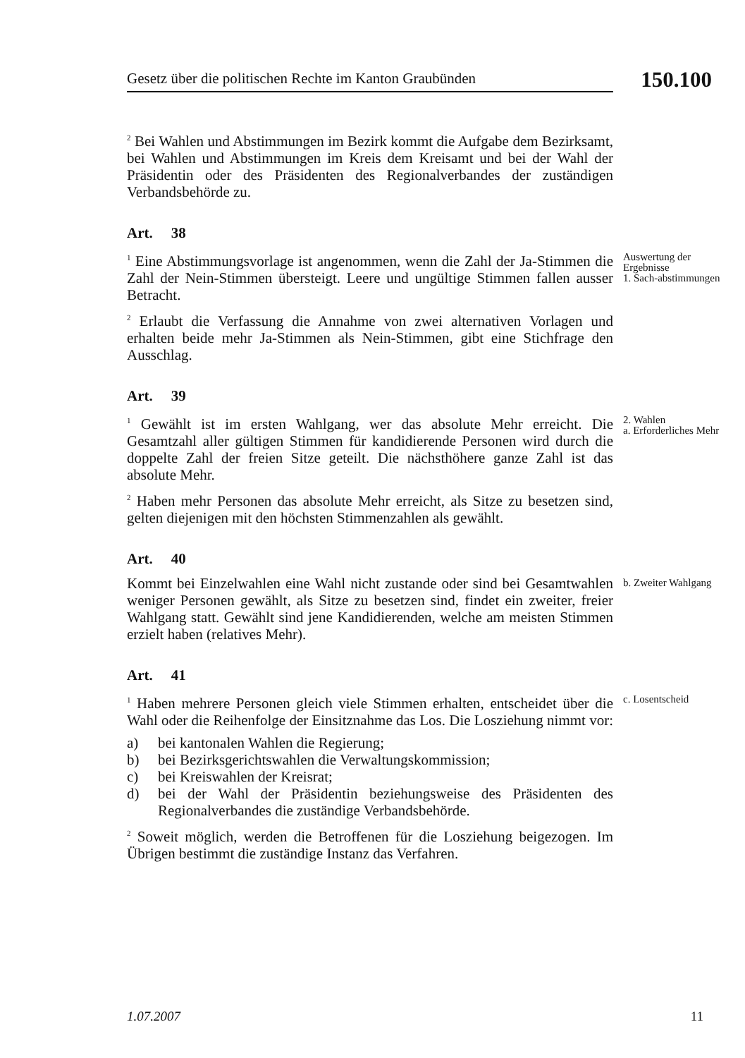Gesetz über die politischen Rechte im Kanton Graubünden
150.100
<sup>2</sup> Bei Wahlen und Abstimmungen im Bezirk kommt die Aufgabe dem Bezirksamt, bei Wahlen und Abstimmungen im Kreis dem Kreisamt und bei der Wahl der Präsidentin oder des Präsidenten des Regionalverbandes der zuständigen Verbandsbehörde zu.
Art. 38
<sup>1</sup> Eine Abstimmungsvorlage ist angenommen, wenn die Zahl der Ja-Stimmen die Zahl der Nein-Stimmen übersteigt. Leere und ungültige Stimmen fallen ausser Betracht.
<sup>2</sup> Erlaubt die Verfassung die Annahme von zwei alternativen Vorlagen und erhalten beide mehr Ja-Stimmen als Nein-Stimmen, gibt eine Stichfrage den Ausschlag.
Auswertung der Ergebnisse
1. Sach-abstimmungen
Art. 39
<sup>1</sup> Gewählt ist im ersten Wahlgang, wer das absolute Mehr erreicht. Die Gesamtzahl aller gültigen Stimmen für kandidierende Personen wird durch die doppelte Zahl der freien Sitze geteilt. Die nächsthöhere ganze Zahl ist das absolute Mehr.
<sup>2</sup> Haben mehr Personen das absolute Mehr erreicht, als Sitze zu besetzen sind, gelten diejenigen mit den höchsten Stimmenzahlen als gewählt.
2. Wahlen
a. Erforderliches Mehr
Art. 40
Kommt bei Einzelwahlen eine Wahl nicht zustande oder sind bei Gesamtwahlen weniger Personen gewählt, als Sitze zu besetzen sind, findet ein zweiter, freier Wahlgang statt. Gewählt sind jene Kandidierenden, welche am meisten Stimmen erzielt haben (relatives Mehr).
b. Zweiter Wahlgang
Art. 41
<sup>1</sup> Haben mehrere Personen gleich viele Stimmen erhalten, entscheidet über die Wahl oder die Reihenfolge der Einsitznahme das Los. Die Losziehung nimmt vor:
a) bei kantonalen Wahlen die Regierung;
b) bei Bezirksgerichtswahlen die Verwaltungskommission;
c) bei Kreiswahlen der Kreisrat;
d) bei der Wahl der Präsidentin beziehungsweise des Präsidenten des Regionalverbandes die zuständige Verbandsbehörde.
<sup>2</sup> Soweit möglich, werden die Betroffenen für die Losziehung beigezogen. Im Übrigen bestimmt die zuständige Instanz das Verfahren.
c. Losentscheid
1.07.2007 11